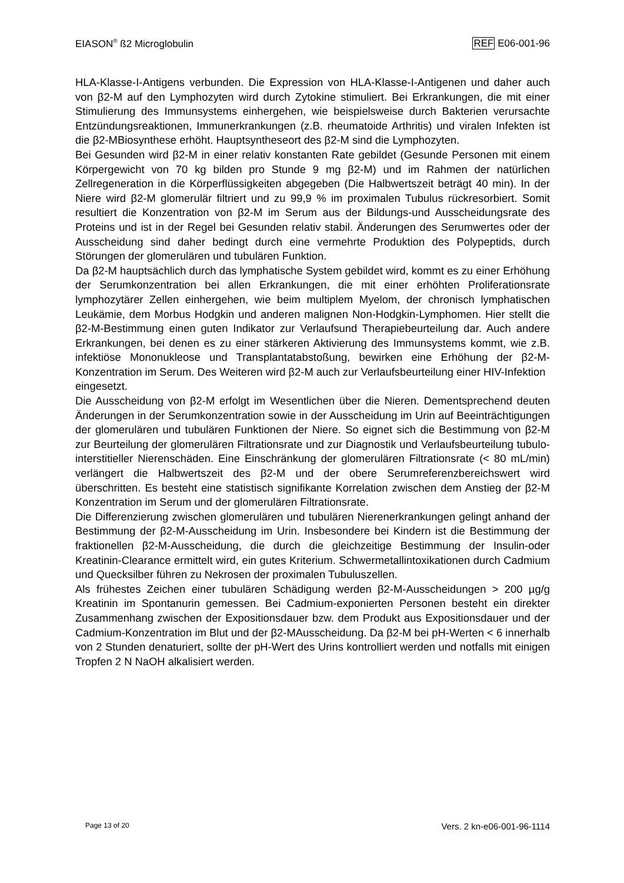EIASON<sup>®</sup> ß2 Microglobulin REF E06-001-96
HLA-Klasse-I-Antigens verbunden. Die Expression von HLA-Klasse-I-Antigenen und daher auch von β2-M auf den Lymphozyten wird durch Zytokine stimuliert. Bei Erkrankungen, die mit einer Stimulierung des Immunsystems einhergehen, wie beispielsweise durch Bakterien verursachte Entzündungsreaktionen, Immunerkrankungen (z.B. rheumatoide Arthritis) und viralen Infekten ist die β2-MBiosynthese erhöht. Hauptsyntheseort des β2-M sind die Lymphozyten.
Bei Gesunden wird β2-M in einer relativ konstanten Rate gebildet (Gesunde Personen mit einem Körpergewicht von 70 kg bilden pro Stunde 9 mg β2-M) und im Rahmen der natürlichen Zellregeneration in die Körperflüssigkeiten abgegeben (Die Halbwertszeit beträgt 40 min). In der Niere wird β2-M glomerulär filtriert und zu 99,9 % im proximalen Tubulus rückresorbiert. Somit resultiert die Konzentration von β2-M im Serum aus der Bildungs-und Ausscheidungsrate des Proteins und ist in der Regel bei Gesunden relativ stabil. Änderungen des Serumwertes oder der Ausscheidung sind daher bedingt durch eine vermehrte Produktion des Polypeptids, durch Störungen der glomerulären und tubulären Funktion.
Da β2-M hauptsächlich durch das lymphatische System gebildet wird, kommt es zu einer Erhöhung der Serumkonzentration bei allen Erkrankungen, die mit einer erhöhten Proliferationsrate lymphozytärer Zellen einhergehen, wie beim multiplem Myelom, der chronisch lymphatischen Leukämie, dem Morbus Hodgkin und anderen malignen Non-Hodgkin-Lymphomen. Hier stellt die β2-M-Bestimmung einen guten Indikator zur Verlaufsund Therapiebeurteilung dar. Auch andere Erkrankungen, bei denen es zu einer stärkeren Aktivierung des Immunsystems kommt, wie z.B. infektiöse Mononukleose und Transplantatabstoßung, bewirken eine Erhöhung der β2-M-Konzentration im Serum. Des Weiteren wird β2-M auch zur Verlaufsbeurteilung einer HIV-Infektion
eingesetzt.
Die Ausscheidung von β2-M erfolgt im Wesentlichen über die Nieren. Dementsprechend deuten Änderungen in der Serumkonzentration sowie in der Ausscheidung im Urin auf Beeinträchtigungen der glomerulären und tubulären Funktionen der Niere. So eignet sich die Bestimmung von β2-M zur Beurteilung der glomerulären Filtrationsrate und zur Diagnostik und Verlaufsbeurteilung tubulo-interstitieller Nierenschäden. Eine Einschränkung der glomerulären Filtrationsrate (< 80 mL/min) verlängert die Halbwertszeit des β2-M und der obere Serumreferenzbereichswert wird überschritten. Es besteht eine statistisch signifikante Korrelation zwischen dem Anstieg der β2-M Konzentration im Serum und der glomerulären Filtrationsrate.
Die Differenzierung zwischen glomerulären und tubulären Nierenerkrankungen gelingt anhand der Bestimmung der β2-M-Ausscheidung im Urin. Insbesondere bei Kindern ist die Bestimmung der fraktionellen β2-M-Ausscheidung, die durch die gleichzeitige Bestimmung der Insulin-oder Kreatinin-Clearance ermittelt wird, ein gutes Kriterium. Schwermetallintoxikationen durch Cadmium und Quecksilber führen zu Nekrosen der proximalen Tubuluszellen.
Als frühestes Zeichen einer tubulären Schädigung werden β2-M-Ausscheidungen > 200 µg/g Kreatinin im Spontanurin gemessen. Bei Cadmium-exponierten Personen besteht ein direkter Zusammenhang zwischen der Expositionsdauer bzw. dem Produkt aus Expositionsdauer und der Cadmium-Konzentration im Blut und der β2-MAusscheidung. Da β2-M bei pH-Werten < 6 innerhalb von 2 Stunden denaturiert, sollte der pH-Wert des Urins kontrolliert werden und notfalls mit einigen Tropfen 2 N NaOH alkalisiert werden.
Page 13 of 20 Vers. 2 kn-e06-001-96-1114